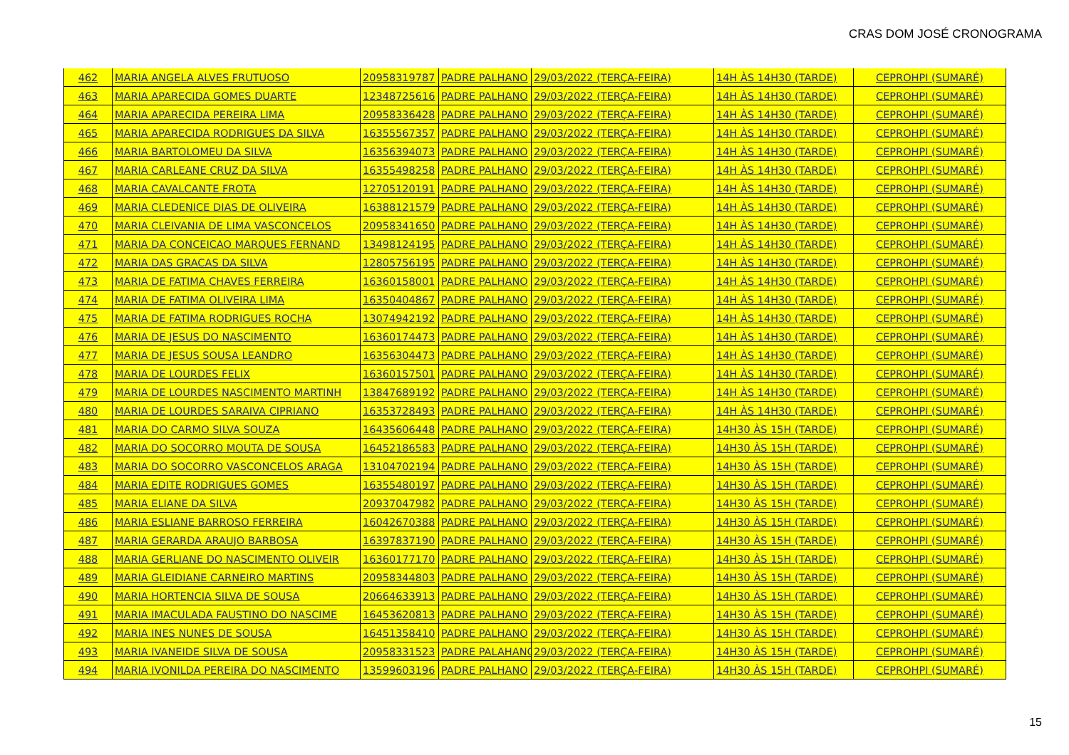CRAS DOM JOSÉ CRONOGRAMA
| 462 | MARIA ANGELA ALVES FRUTUOSO | 20958319787 | PADRE PALHANO | 29/03/2022 (TERÇA-FEIRA) | 14H ÀS 14H30 (TARDE) | CEPROHPI (SUMARÉ) |
| 463 | MARIA APARECIDA GOMES DUARTE | 12348725616 | PADRE PALHANO | 29/03/2022 (TERÇA-FEIRA) | 14H ÀS 14H30 (TARDE) | CEPROHPI (SUMARÉ) |
| 464 | MARIA APARECIDA PEREIRA LIMA | 20958336428 | PADRE PALHANO | 29/03/2022 (TERÇA-FEIRA) | 14H ÀS 14H30 (TARDE) | CEPROHPI (SUMARÉ) |
| 465 | MARIA APARECIDA RODRIGUES DA SILVA | 16355567357 | PADRE PALHANO | 29/03/2022 (TERÇA-FEIRA) | 14H ÀS 14H30 (TARDE) | CEPROHPI (SUMARÉ) |
| 466 | MARIA BARTOLOMEU DA SILVA | 16356394073 | PADRE PALHANO | 29/03/2022 (TERÇA-FEIRA) | 14H ÀS 14H30 (TARDE) | CEPROHPI (SUMARÉ) |
| 467 | MARIA CARLEANE CRUZ DA SILVA | 16355498258 | PADRE PALHANO | 29/03/2022 (TERÇA-FEIRA) | 14H ÀS 14H30 (TARDE) | CEPROHPI (SUMARÉ) |
| 468 | MARIA CAVALCANTE FROTA | 12705120191 | PADRE PALHANO | 29/03/2022 (TERÇA-FEIRA) | 14H ÀS 14H30 (TARDE) | CEPROHPI (SUMARÉ) |
| 469 | MARIA CLEDENICE DIAS DE OLIVEIRA | 16388121579 | PADRE PALHANO | 29/03/2022 (TERÇA-FEIRA) | 14H ÀS 14H30 (TARDE) | CEPROHPI (SUMARÉ) |
| 470 | MARIA CLEIVANIA DE LIMA VASCONCELOS | 20958341650 | PADRE PALHANO | 29/03/2022 (TERÇA-FEIRA) | 14H ÀS 14H30 (TARDE) | CEPROHPI (SUMARÉ) |
| 471 | MARIA DA CONCEICAO MARQUES FERNAND | 13498124195 | PADRE PALHANO | 29/03/2022 (TERÇA-FEIRA) | 14H ÀS 14H30 (TARDE) | CEPROHPI (SUMARÉ) |
| 472 | MARIA DAS GRACAS DA SILVA | 12805756195 | PADRE PALHANO | 29/03/2022 (TERÇA-FEIRA) | 14H ÀS 14H30 (TARDE) | CEPROHPI (SUMARÉ) |
| 473 | MARIA DE FATIMA CHAVES FERREIRA | 16360158001 | PADRE PALHANO | 29/03/2022 (TERÇA-FEIRA) | 14H ÀS 14H30 (TARDE) | CEPROHPI (SUMARÉ) |
| 474 | MARIA DE FATIMA OLIVEIRA LIMA | 16350404867 | PADRE PALHANO | 29/03/2022 (TERÇA-FEIRA) | 14H ÀS 14H30 (TARDE) | CEPROHPI (SUMARÉ) |
| 475 | MARIA DE FATIMA RODRIGUES ROCHA | 13074942192 | PADRE PALHANO | 29/03/2022 (TERÇA-FEIRA) | 14H ÀS 14H30 (TARDE) | CEPROHPI (SUMARÉ) |
| 476 | MARIA DE JESUS DO NASCIMENTO | 16360174473 | PADRE PALHANO | 29/03/2022 (TERÇA-FEIRA) | 14H ÀS 14H30 (TARDE) | CEPROHPI (SUMARÉ) |
| 477 | MARIA DE JESUS SOUSA LEANDRO | 16356304473 | PADRE PALHANO | 29/03/2022 (TERÇA-FEIRA) | 14H ÀS 14H30 (TARDE) | CEPROHPI (SUMARÉ) |
| 478 | MARIA DE LOURDES FELIX | 16360157501 | PADRE PALHANO | 29/03/2022 (TERÇA-FEIRA) | 14H ÀS 14H30 (TARDE) | CEPROHPI (SUMARÉ) |
| 479 | MARIA DE LOURDES NASCIMENTO MARTINH | 13847689192 | PADRE PALHANO | 29/03/2022 (TERÇA-FEIRA) | 14H ÀS 14H30 (TARDE) | CEPROHPI (SUMARÉ) |
| 480 | MARIA DE LOURDES SARAIVA CIPRIANO | 16353728493 | PADRE PALHANO | 29/03/2022 (TERÇA-FEIRA) | 14H ÀS 14H30 (TARDE) | CEPROHPI (SUMARÉ) |
| 481 | MARIA DO CARMO SILVA SOUZA | 16435606448 | PADRE PALHANO | 29/03/2022 (TERÇA-FEIRA) | 14H30 ÀS 15H (TARDE) | CEPROHPI (SUMARÉ) |
| 482 | MARIA DO SOCORRO MOUTA DE SOUSA | 16452186583 | PADRE PALHANO | 29/03/2022 (TERÇA-FEIRA) | 14H30 ÀS 15H (TARDE) | CEPROHPI (SUMARÉ) |
| 483 | MARIA DO SOCORRO VASCONCELOS ARAGA | 13104702194 | PADRE PALHANO | 29/03/2022 (TERÇA-FEIRA) | 14H30 ÀS 15H (TARDE) | CEPROHPI (SUMARÉ) |
| 484 | MARIA EDITE RODRIGUES GOMES | 16355480197 | PADRE PALHANO | 29/03/2022 (TERÇA-FEIRA) | 14H30 ÀS 15H (TARDE) | CEPROHPI (SUMARÉ) |
| 485 | MARIA ELIANE DA SILVA | 20937047982 | PADRE PALHANO | 29/03/2022 (TERÇA-FEIRA) | 14H30 ÀS 15H (TARDE) | CEPROHPI (SUMARÉ) |
| 486 | MARIA ESLIANE BARROSO FERREIRA | 16042670388 | PADRE PALHANO | 29/03/2022 (TERÇA-FEIRA) | 14H30 ÀS 15H (TARDE) | CEPROHPI (SUMARÉ) |
| 487 | MARIA GERARDA ARAUJO BARBOSA | 16397837190 | PADRE PALHANO | 29/03/2022 (TERÇA-FEIRA) | 14H30 ÀS 15H (TARDE) | CEPROHPI (SUMARÉ) |
| 488 | MARIA GERLIANE DO NASCIMENTO OLIVEIR | 16360177170 | PADRE PALHANO | 29/03/2022 (TERÇA-FEIRA) | 14H30 ÀS 15H (TARDE) | CEPROHPI (SUMARÉ) |
| 489 | MARIA GLEIDIANE CARNEIRO MARTINS | 20958344803 | PADRE PALHANO | 29/03/2022 (TERÇA-FEIRA) | 14H30 ÀS 15H (TARDE) | CEPROHPI (SUMARÉ) |
| 490 | MARIA HORTENCIA SILVA DE SOUSA | 20664633913 | PADRE PALHANO | 29/03/2022 (TERÇA-FEIRA) | 14H30 ÀS 15H (TARDE) | CEPROHPI (SUMARÉ) |
| 491 | MARIA IMACULADA FAUSTINO DO NASCIME | 16453620813 | PADRE PALHANO | 29/03/2022 (TERÇA-FEIRA) | 14H30 ÀS 15H (TARDE) | CEPROHPI (SUMARÉ) |
| 492 | MARIA INES NUNES DE SOUSA | 16451358410 | PADRE PALHANO | 29/03/2022 (TERÇA-FEIRA) | 14H30 ÀS 15H (TARDE) | CEPROHPI (SUMARÉ) |
| 493 | MARIA IVANEIDE SILVA DE SOUSA | 20958331523 | PADRE PALAHANO | 29/03/2022 (TERÇA-FEIRA) | 14H30 ÀS 15H (TARDE) | CEPROHPI (SUMARÉ) |
| 494 | MARIA IVONILDA PEREIRA DO NASCIMENTO | 13599603196 | PADRE PALHANO | 29/03/2022 (TERÇA-FEIRA) | 14H30 ÀS 15H (TARDE) | CEPROHPI (SUMARÉ) |
15